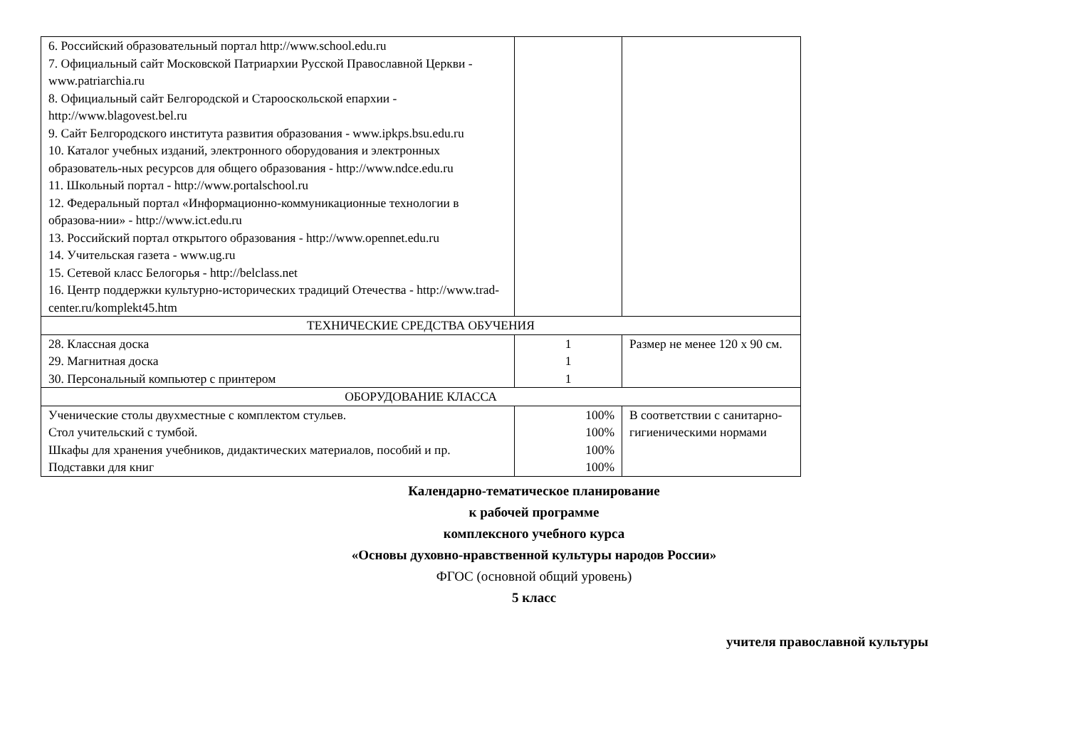| 6. Российский образовательный портал http://www.school.edu.ru 7. Официальный сайт Московской Патриархии Русской Православной Церкви -www.patriarchia.ru 8. Официальный сайт Белгородской и Старооскольской епархии - http://www.blagovest.bel.ru 9. Сайт Белгородского института развития образования - www.ipkps.bsu.edu.ru 10. Каталог учебных изданий, электронного оборудования и электронных образователь-ных ресурсов для общего образования - http://www.ndce.edu.ru 11. Школьный портал - http://www.portalschool.ru 12. Федеральный портал «Информационно-коммуникационные технологии в образова-нии» - http://www.ict.edu.ru 13. Российский портал открытого образования - http://www.opennet.edu.ru 14. Учительская газета - www.ug.ru 15. Сетевой класс Белогорья - http://belclass.net 16. Центр поддержки культурно-исторических традиций Отечества - http://www.trad-center.ru/komplekt45.htm | | |
| ТЕХНИЧЕСКИЕ СРЕДСТВА ОБУЧЕНИЯ | | |
| 28. Классная доска 29. Магнитная доска 30. Персональный компьютер с принтером | 1 1 1 | Размер не менее 120 х 90 см. |
| ОБОРУДОВАНИЕ КЛАССА | | |
| Ученические столы двухместные с комплектом стульев. Стол учительский с тумбой. Шкафы для хранения учебников, дидактических материалов, пособий и пр. Подставки для книг | 100% 100% 100% 100% | В соответствии с санитарно-гигиеническими нормами |
Календарно-тематическое планирование
к рабочей программе
комплексного учебного курса
«Основы духовно-нравственной культуры народов России»
ФГОС (основной общий уровень)
5 класс
учителя православной культуры